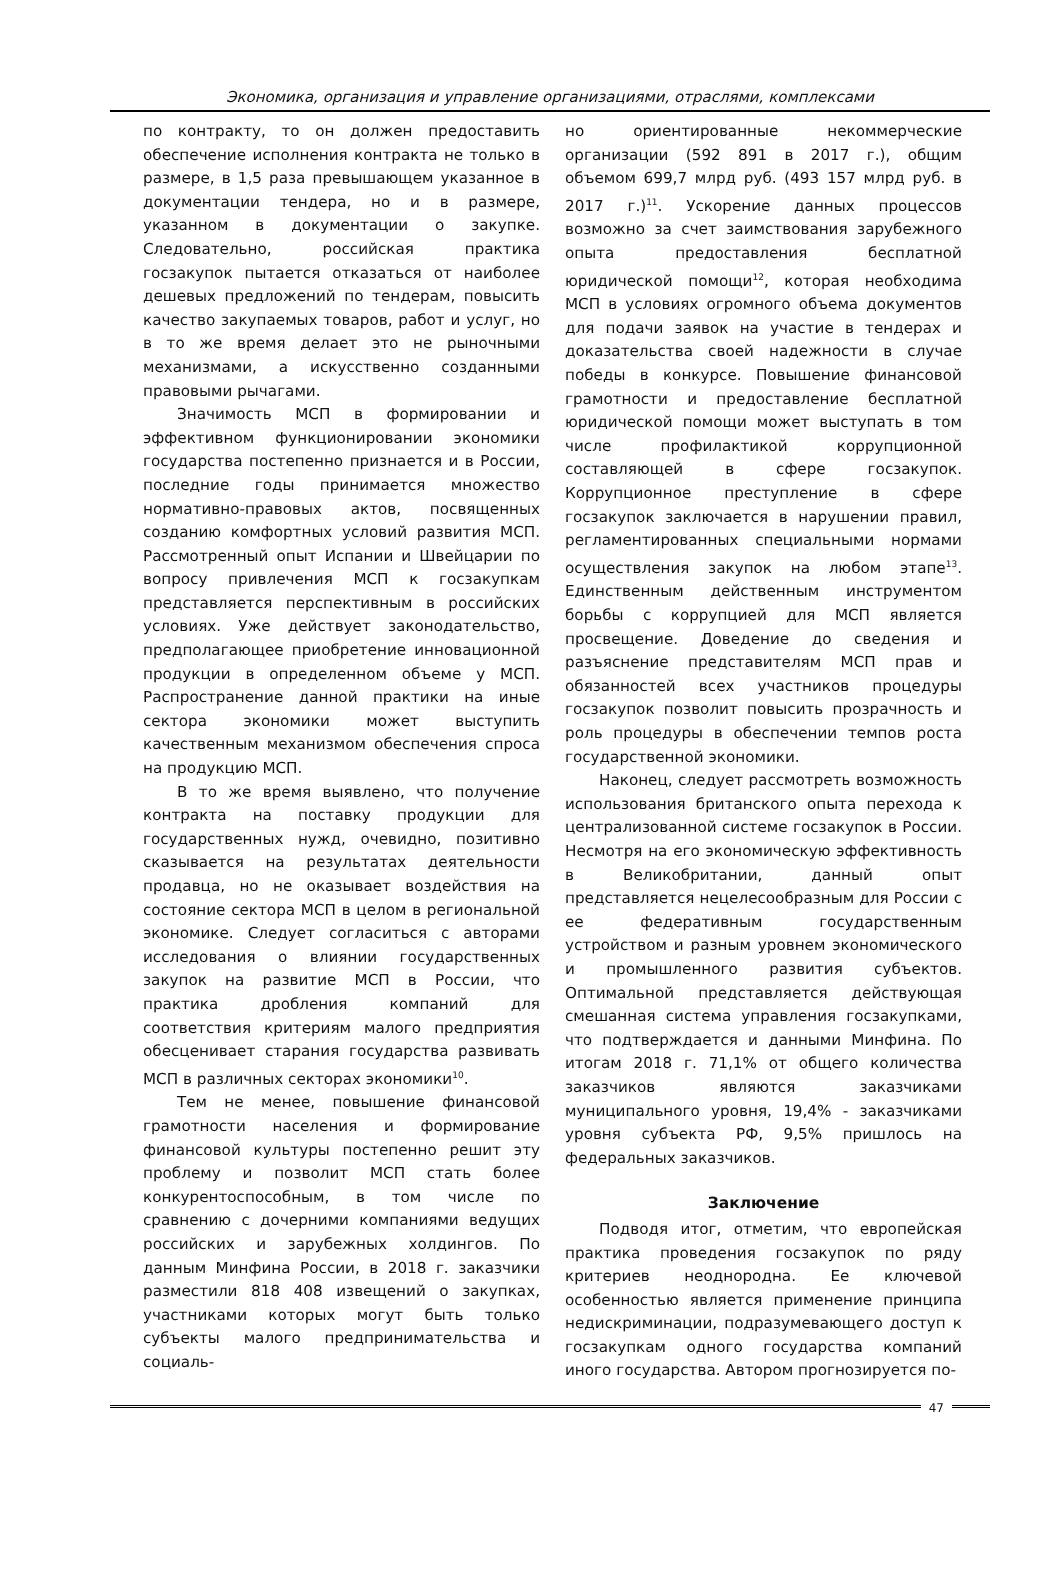Экономика, организация и управление организациями, отраслями, комплексами
по контракту, то он должен предоставить обеспечение исполнения контракта не только в размере, в 1,5 раза превышающем указанное в документации тендера, но и в размере, указанном в документации о закупке. Следовательно, российская практика госзакупок пытается отказаться от наиболее дешевых предложений по тендерам, повысить качество закупаемых товаров, работ и услуг, но в то же время делает это не рыночными механизмами, а искусственно созданными правовыми рычагами.
Значимость МСП в формировании и эффективном функционировании экономики государства постепенно признается и в России, последние годы принимается множество нормативно-правовых актов, посвященных созданию комфортных условий развития МСП. Рассмотренный опыт Испании и Швейцарии по вопросу привлечения МСП к госзакупкам представляется перспективным в российских условиях. Уже действует законодательство, предполагающее приобретение инновационной продукции в определенном объеме у МСП. Распространение данной практики на иные сектора экономики может выступить качественным механизмом обеспечения спроса на продукцию МСП.
В то же время выявлено, что получение контракта на поставку продукции для государственных нужд, очевидно, позитивно сказывается на результатах деятельности продавца, но не оказывает воздействия на состояние сектора МСП в целом в региональной экономике. Следует согласиться с авторами исследования о влиянии государственных закупок на развитие МСП в России, что практика дробления компаний для соответствия критериям малого предприятия обесценивает старания государства развивать МСП в различных секторах экономики<sup>10</sup>.
Тем не менее, повышение финансовой грамотности населения и формирование финансовой культуры постепенно решит эту проблему и позволит МСП стать более конкурентоспособным, в том числе по сравнению с дочерними компаниями ведущих российских и зарубежных холдингов. По данным Минфина России, в 2018 г. заказчики разместили 818 408 извещений о закупках, участниками которых могут быть только субъекты малого предпринимательства и социаль-
но ориентированные некоммерческие организации (592 891 в 2017 г.), общим объемом 699,7 млрд руб. (493 157 млрд руб. в 2017 г.)<sup>11</sup>. Ускорение данных процессов возможно за счет заимствования зарубежного опыта предоставления бесплатной юридической помощи<sup>12</sup>, которая необходима МСП в условиях огромного объема документов для подачи заявок на участие в тендерах и доказательства своей надежности в случае победы в конкурсе. Повышение финансовой грамотности и предоставление бесплатной юридической помощи может выступать в том числе профилактикой коррупционной составляющей в сфере госзакупок. Коррупционное преступление в сфере госзакупок заключается в нарушении правил, регламентированных специальными нормами осуществления закупок на любом этапе<sup>13</sup>. Единственным действенным инструментом борьбы с коррупцией для МСП является просвещение. Доведение до сведения и разъяснение представителям МСП прав и обязанностей всех участников процедуры госзакупок позволит повысить прозрачность и роль процедуры в обеспечении темпов роста государственной экономики.
Наконец, следует рассмотреть возможность использования британского опыта перехода к централизованной системе госзакупок в России. Несмотря на его экономическую эффективность в Великобритании, данный опыт представляется нецелесообразным для России с ее федеративным государственным устройством и разным уровнем экономического и промышленного развития субъектов. Оптимальной представляется действующая смешанная система управления госзакупками, что подтверждается и данными Минфина. По итогам 2018 г. 71,1% от общего количества заказчиков являются заказчиками муниципального уровня, 19,4% - заказчиками уровня субъекта РФ, 9,5% пришлось на федеральных заказчиков.
Заключение
Подводя итог, отметим, что европейская практика проведения госзакупок по ряду критериев неоднородна. Ее ключевой особенностью является применение принципа недискриминации, подразумевающего доступ к госзакупкам одного государства компаний иного государства. Автором прогнозируется по-
47